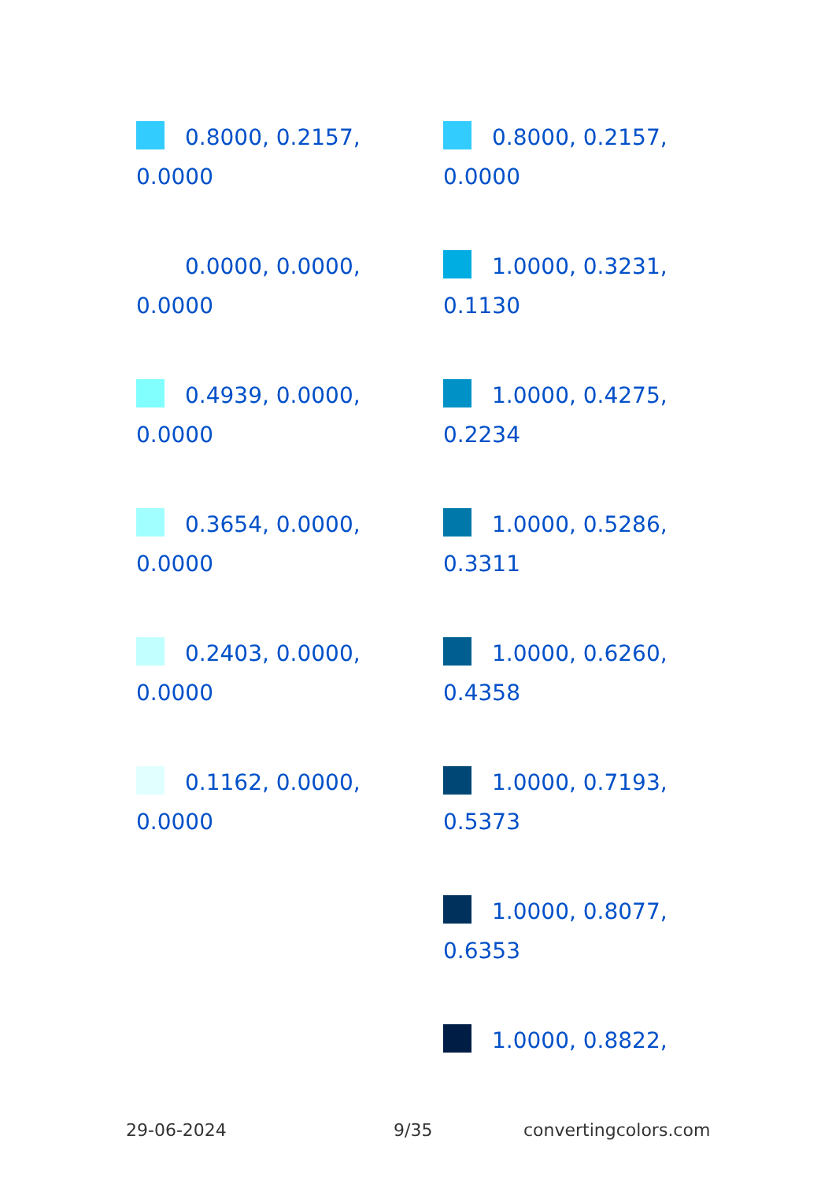0.8000, 0.2157, 0.0000
0.0000, 0.0000, 0.0000
0.4939, 0.0000, 0.0000
0.3654, 0.0000, 0.0000
0.2403, 0.0000, 0.0000
0.1162, 0.0000, 0.0000
0.8000, 0.2157, 0.0000
1.0000, 0.3231, 0.1130
1.0000, 0.4275, 0.2234
1.0000, 0.5286, 0.3311
1.0000, 0.6260, 0.4358
1.0000, 0.7193, 0.5373
1.0000, 0.8077, 0.6353
1.0000, 0.8822,
29-06-2024 9/35 convertingcolors.com